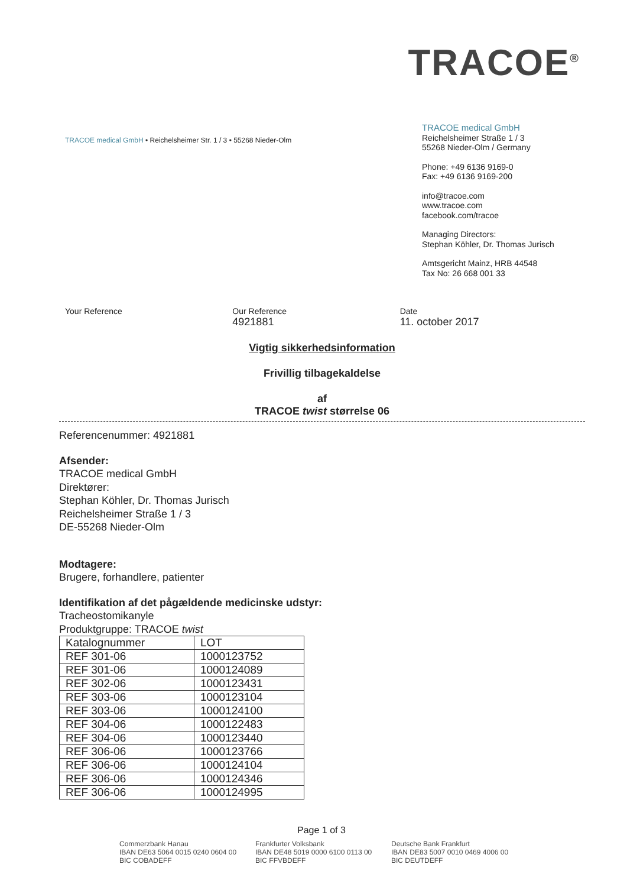TRACOE<sup>®</sup>
TRACOE medical GmbH • Reichelsheimer Str. 1 / 3 • 55268 Nieder-Olm
TRACOE medical GmbH
Reichelsheimer Straße 1 / 3
55268 Nieder-Olm / Germany
Phone: +49 6136 9169-0
Fax: +49 6136 9169-200
info@tracoe.com
www.tracoe.com
facebook.com/tracoe
Managing Directors:
Stephan Köhler, Dr. Thomas Jurisch
Amtsgericht Mainz, HRB 44548
Tax No: 26 668 001 33
Your Reference Our Reference
4921881
Date
11. october 2017
Vigtig sikkerhedsinformation
Frivillig tilbagekaldelse
af
TRACOE twist størrelse 06
Referencenummer: 4921881
Afsender:
TRACOE medical GmbH
Direktører:
Stephan Köhler, Dr. Thomas Jurisch
Reichelsheimer Straße 1 / 3
DE-55268 Nieder-Olm
Modtagere:
Brugere, forhandlere, patienter
Identifikation af det pågældende medicinske udstyr:
Tracheostomikanyle
Produktgruppe: TRACOE twist
| Katalognummer | LOT |
| --- | --- |
| REF 301-06 | 1000123752 |
| REF 301-06 | 1000124089 |
| REF 302-06 | 1000123431 |
| REF 303-06 | 1000123104 |
| REF 303-06 | 1000124100 |
| REF 304-06 | 1000122483 |
| REF 304-06 | 1000123440 |
| REF 306-06 | 1000123766 |
| REF 306-06 | 1000124104 |
| REF 306-06 | 1000124346 |
| REF 306-06 | 1000124995 |
Page 1 of 3
Commerzbank Hanau
IBAN DE63 5064 0015 0240 0604 00
BIC COBADEFF
Frankfurter Volksbank
IBAN DE48 5019 0000 6100 0113 00
BIC FFVBDEFF
Deutsche Bank Frankfurt
IBAN DE83 5007 0010 0469 4006 00
BIC DEUTDEFF